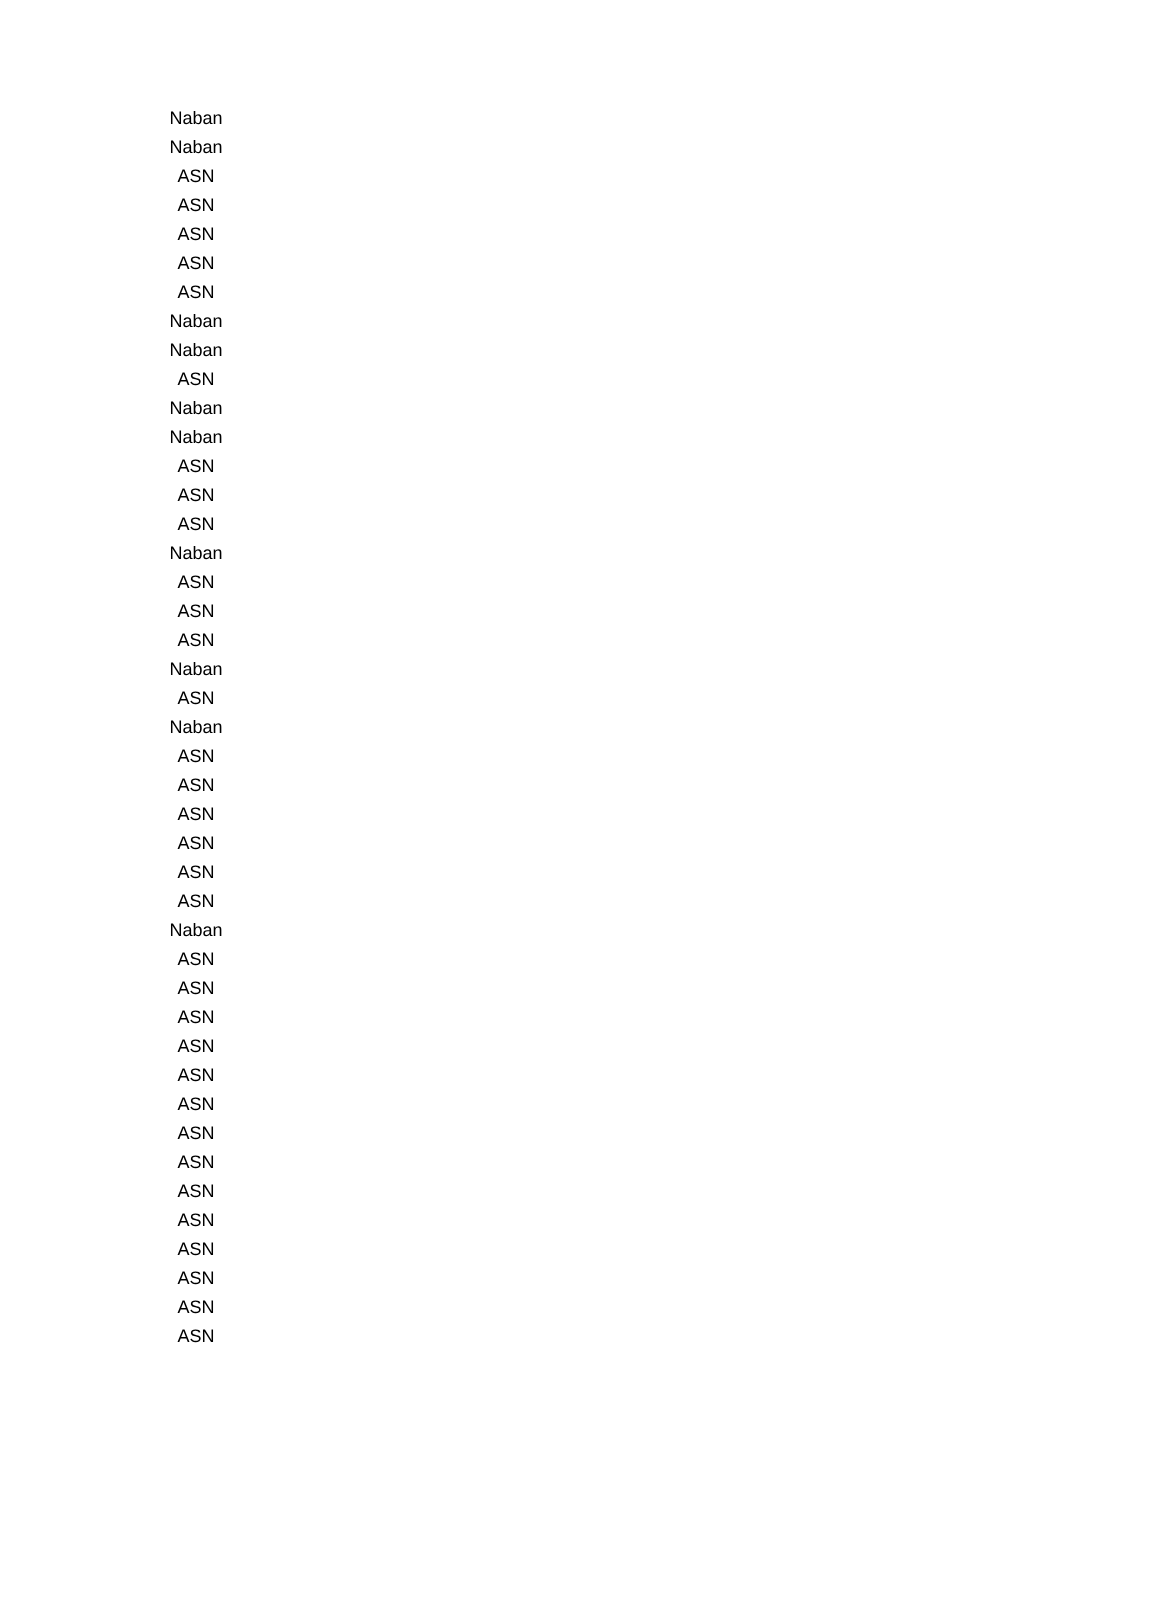| Naban |
| Naban |
| ASN |
| ASN |
| ASN |
| ASN |
| ASN |
| Naban |
| Naban |
| ASN |
| Naban |
| Naban |
| ASN |
| ASN |
| ASN |
| Naban |
| ASN |
| ASN |
| ASN |
| Naban |
| ASN |
| Naban |
| ASN |
| ASN |
| ASN |
| ASN |
| ASN |
| ASN |
| Naban |
| ASN |
| ASN |
| ASN |
| ASN |
| ASN |
| ASN |
| ASN |
| ASN |
| ASN |
| ASN |
| ASN |
| ASN |
| ASN |
| ASN |